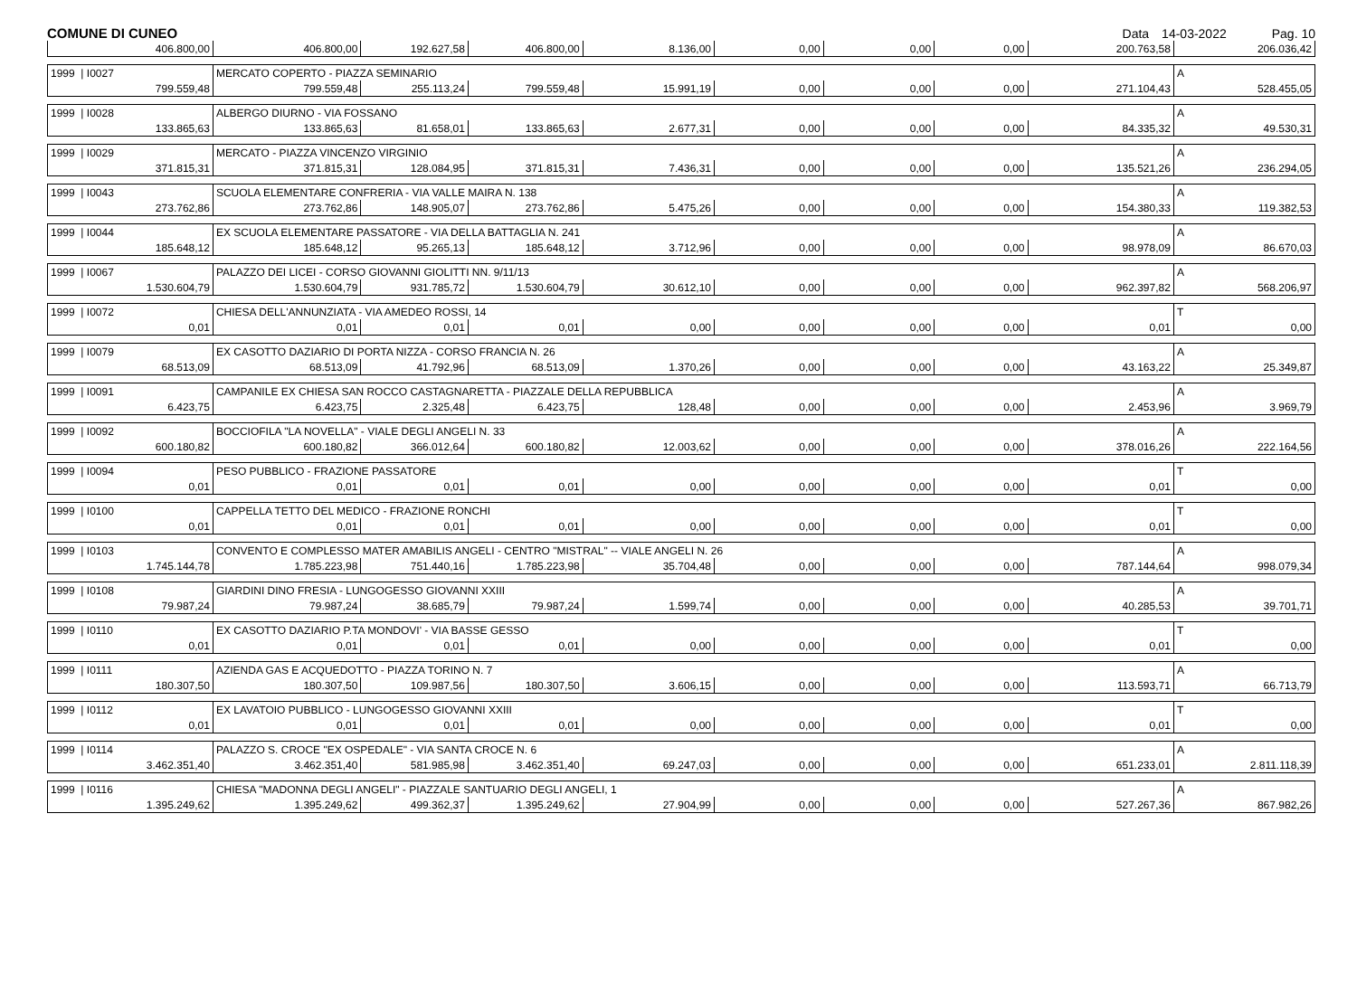COMUNE DI CUNEO Data 14-03-2022 Pag. 10
| 406.800,00 | 406.800,00 | 192.627,58 | 406.800,00 | 8.136,00 | 0,00 | 0,00 | 0,00 | 200.763,58 | 206.036,42 |
| 1999 / I0027 | MERCATO COPERTO - PIAZZA SEMINARIO | | | | | | | | A |
| 799.559,48 | 799.559,48 | 255.113,24 | 799.559,48 | 15.991,19 | 0,00 | 0,00 | 0,00 | 271.104,43 | 528.455,05 |
| 1999 / I0028 | ALBERGO DIURNO - VIA FOSSANO | | | | | | | | A |
| 133.865,63 | 133.865,63 | 81.658,01 | 133.865,63 | 2.677,31 | 0,00 | 0,00 | 0,00 | 84.335,32 | 49.530,31 |
| 1999 / I0029 | MERCATO - PIAZZA VINCENZO VIRGINIO | | | | | | | | A |
| 371.815,31 | 371.815,31 | 128.084,95 | 371.815,31 | 7.436,31 | 0,00 | 0,00 | 0,00 | 135.521,26 | 236.294,05 |
| 1999 / I0043 | SCUOLA ELEMENTARE CONFRERIA - VIA VALLE MAIRA N. 138 | | | | | | | | A |
| 273.762,86 | 273.762,86 | 148.905,07 | 273.762,86 | 5.475,26 | 0,00 | 0,00 | 0,00 | 154.380,33 | 119.382,53 |
| 1999 / I0044 | EX SCUOLA ELEMENTARE PASSATORE - VIA DELLA BATTAGLIA N. 241 | | | | | | | | A |
| 185.648,12 | 185.648,12 | 95.265,13 | 185.648,12 | 3.712,96 | 0,00 | 0,00 | 0,00 | 98.978,09 | 86.670,03 |
| 1999 / I0067 | PALAZZO DEI LICEI - CORSO GIOVANNI GIOLITTI NN. 9/11/13 | | | | | | | | A |
| 1.530.604,79 | 1.530.604,79 | 931.785,72 | 1.530.604,79 | 30.612,10 | 0,00 | 0,00 | 0,00 | 962.397,82 | 568.206,97 |
| 1999 / I0072 | CHIESA DELL'ANNUNZIATA - VIA AMEDEO ROSSI, 14 | | | | | | | | T |
| 0,01 | 0,01 | 0,01 | 0,01 | 0,00 | 0,00 | 0,00 | 0,00 | 0,01 | 0,00 |
| 1999 / I0079 | EX CASOTTO DAZIARIO DI PORTA NIZZA - CORSO FRANCIA N. 26 | | | | | | | | A |
| 68.513,09 | 68.513,09 | 41.792,96 | 68.513,09 | 1.370,26 | 0,00 | 0,00 | 0,00 | 43.163,22 | 25.349,87 |
| 1999 / I0091 | CAMPANILE EX CHIESA SAN ROCCO CASTAGNARETTA - PIAZZALE DELLA REPUBBLICA | | | | | | | | A |
| 6.423,75 | 6.423,75 | 2.325,48 | 6.423,75 | 128,48 | 0,00 | 0,00 | 0,00 | 2.453,96 | 3.969,79 |
| 1999 / I0092 | BOCCIOFILA "LA NOVELLA" - VIALE DEGLI ANGELI N. 33 | | | | | | | | A |
| 600.180,82 | 600.180,82 | 366.012,64 | 600.180,82 | 12.003,62 | 0,00 | 0,00 | 0,00 | 378.016,26 | 222.164,56 |
| 1999 / I0094 | PESO PUBBLICO - FRAZIONE PASSATORE | | | | | | | | T |
| 0,01 | 0,01 | 0,01 | 0,01 | 0,00 | 0,00 | 0,00 | 0,00 | 0,01 | 0,00 |
| 1999 / I0100 | CAPPELLA TETTO DEL MEDICO - FRAZIONE RONCHI | | | | | | | | T |
| 0,01 | 0,01 | 0,01 | 0,01 | 0,00 | 0,00 | 0,00 | 0,00 | 0,01 | 0,00 |
| 1999 / I0103 | CONVENTO E COMPLESSO MATER AMABILIS ANGELI - CENTRO "MISTRAL" -- VIALE ANGELI N. 26 | | | | | | | | A |
| 1.745.144,78 | 1.785.223,98 | 751.440,16 | 1.785.223,98 | 35.704,48 | 0,00 | 0,00 | 0,00 | 787.144,64 | 998.079,34 |
| 1999 / I0108 | GIARDINI DINO FRESIA - LUNGOGESSO GIOVANNI XXIII | | | | | | | | A |
| 79.987,24 | 79.987,24 | 38.685,79 | 79.987,24 | 1.599,74 | 0,00 | 0,00 | 0,00 | 40.285,53 | 39.701,71 |
| 1999 / I0110 | EX CASOTTO DAZIARIO P.TA MONDOVI' - VIA BASSE GESSO | | | | | | | | T |
| 0,01 | 0,01 | 0,01 | 0,01 | 0,00 | 0,00 | 0,00 | 0,00 | 0,01 | 0,00 |
| 1999 / I0111 | AZIENDA GAS E ACQUEDOTTO - PIAZZA TORINO N. 7 | | | | | | | | A |
| 180.307,50 | 180.307,50 | 109.987,56 | 180.307,50 | 3.606,15 | 0,00 | 0,00 | 0,00 | 113.593,71 | 66.713,79 |
| 1999 / I0112 | EX LAVATOIO PUBBLICO - LUNGOGESSO GIOVANNI XXIII | | | | | | | | T |
| 0,01 | 0,01 | 0,01 | 0,01 | 0,00 | 0,00 | 0,00 | 0,00 | 0,01 | 0,00 |
| 1999 / I0114 | PALAZZO S. CROCE "EX OSPEDALE" - VIA SANTA CROCE N. 6 | | | | | | | | A |
| 3.462.351,40 | 3.462.351,40 | 581.985,98 | 3.462.351,40 | 69.247,03 | 0,00 | 0,00 | 0,00 | 651.233,01 | 2.811.118,39 |
| 1999 / I0116 | CHIESA "MADONNA DEGLI ANGELI" - PIAZZALE SANTUARIO DEGLI ANGELI, 1 | | | | | | | | A |
| 1.395.249,62 | 1.395.249,62 | 499.362,37 | 1.395.249,62 | 27.904,99 | 0,00 | 0,00 | 0,00 | 527.267,36 | 867.982,26 |